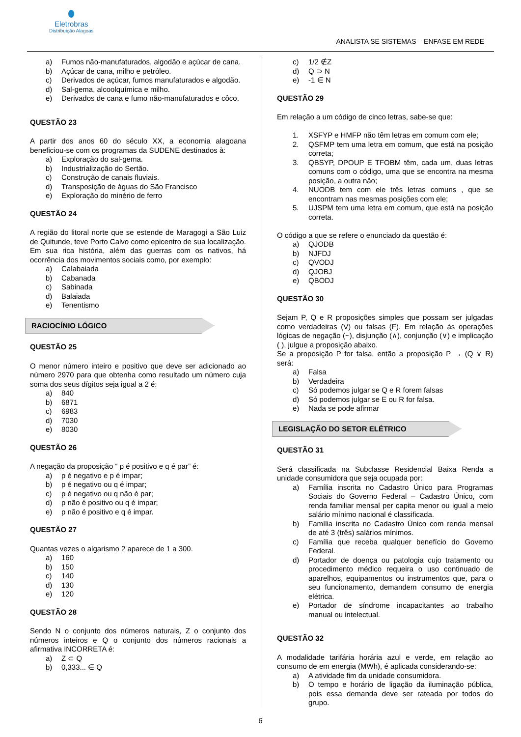Eletrobras
Distribuição Alagoas
ANALISTA SE SISTEMAS – ENFASE EM REDE
a) Fumos não-manufaturados, algodão e açúcar de cana.
b) Açúcar de cana, milho e petróleo.
c) Derivados de açúcar, fumos manufaturados e algodão.
d) Sal-gema, alcoolquímica e milho.
e) Derivados de cana e fumo não-manufaturados e côco.
QUESTÃO 23
A partir dos anos 60 do século XX, a economia alagoana beneficiou-se com os programas da SUDENE destinados à:
a) Exploração do sal-gema.
b) Industrialização do Sertão.
c) Construção de canais fluviais.
d) Transposição de águas do São Francisco
e) Exploração do minério de ferro
QUESTÃO 24
A região do litoral norte que se estende de Maragogi a São Luiz de Quitunde, teve Porto Calvo como epicentro de sua localização. Em sua rica história, além das guerras com os nativos, há ocorrência dos movimentos sociais como, por exemplo:
a) Calabaiada
b) Cabanada
c) Sabinada
d) Balaiada
e) Tenentismo
RACIOCÍNIO LÓGICO
QUESTÃO 25
O menor número inteiro e positivo que deve ser adicionado ao número 2970 para que obtenha como resultado um número cuja soma dos seus dígitos seja igual a 2 é:
a) 840
b) 6871
c) 6983
d) 7030
e) 8030
QUESTÃO 26
A negação da proposição “ p é positivo e q é par” é:
a) p é negativo e p é impar;
b) p é negativo ou q é impar;
c) p é negativo ou q não é par;
d) p não é positivo ou q é impar;
e) p não é positivo e q é impar.
QUESTÃO 27
Quantas vezes o algarismo 2 aparece de 1 a 300.
a) 160
b) 150
c) 140
d) 130
e) 120
QUESTÃO 28
Sendo N o conjunto dos números naturais, Z o conjunto dos números inteiros e Q o conjunto dos números racionais a afirmativa INCORRETA é:
a) Z ⊂ Q
b) 0,333... ∈ Q
c) 1/2 ∉Z
d) Q ⊃ N
e) -1 ∈ N
QUESTÃO 29
Em relação a um código de cinco letras, sabe-se que:
1. XSFYP e HMFP não têm letras em comum com ele;
2. QSFMP tem uma letra em comum, que está na posição correta;
3. QBSYP, DPOUP E TFOBM têm, cada um, duas letras comuns com o código, uma que se encontra na mesma posição, a outra não;
4. NUODB tem com ele três letras comuns , que se encontram nas mesmas posições com ele;
5. UJSPM tem uma letra em comum, que está na posição correta.
O código a que se refere o enunciado da questão é:
a) QJODB
b) NJFDJ
c) QVODJ
d) QJOBJ
e) QBODJ
QUESTÃO 30
Sejam P, Q e R proposições simples que possam ser julgadas como verdadeiras (V) ou falsas (F). Em relação às operações lógicas de negação (~), disjunção (∧), conjunção (∨) e implicação ( ), julgue a proposição abaixo.
Se a proposição P for falsa, então a proposição P → (Q ∨ R) será:
a) Falsa
b) Verdadeira
c) Só podemos julgar se Q e R forem falsas
d) Só podemos julgar se E ou R for falsa.
e) Nada se pode afirmar
LEGISLAÇÃO DO SETOR ELÉTRICO
QUESTÃO 31
Será classificada na Subclasse Residencial Baixa Renda a unidade consumidora que seja ocupada por:
a) Família inscrita no Cadastro Único para Programas Sociais do Governo Federal – Cadastro Único, com renda familiar mensal per capita menor ou igual a meio salário mínimo nacional é classificada.
b) Família inscrita no Cadastro Único com renda mensal de até 3 (três) salários mínimos.
c) Família que receba qualquer benefício do Governo Federal.
d) Portador de doença ou patologia cujo tratamento ou procedimento médico requeira o uso continuado de aparelhos, equipamentos ou instrumentos que, para o seu funcionamento, demandem consumo de energia elétrica.
e) Portador de síndrome incapacitantes ao trabalho manual ou intelectual.
QUESTÃO 32
A modalidade tarifária horária azul e verde, em relação ao consumo de em energia (MWh), é aplicada considerando-se:
a) A atividade fim da unidade consumidora.
b) O tempo e horário de ligação da iluminação pública, pois essa demanda deve ser rateada por todos do grupo.
6